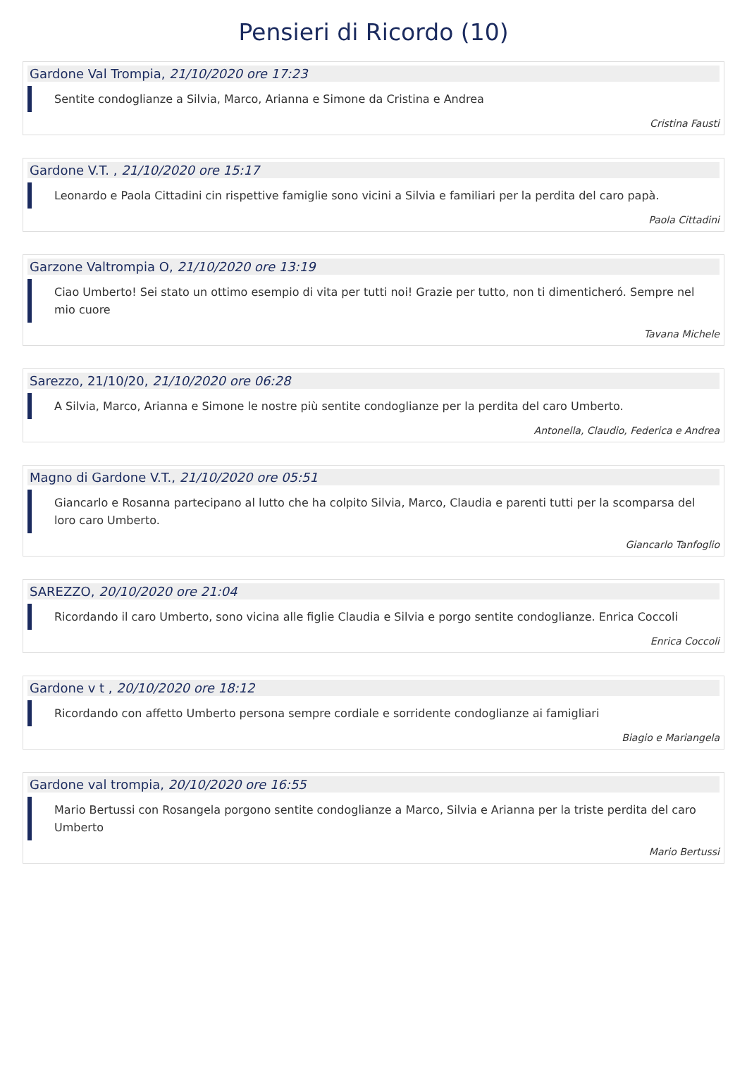Pensieri di Ricordo (10)
Gardone Val Trompia, 21/10/2020 ore 17:23
Sentite condoglianze a Silvia, Marco, Arianna e Simone da Cristina e Andrea
Cristina Fausti
Gardone V.T. , 21/10/2020 ore 15:17
Leonardo e Paola Cittadini cin rispettive famiglie sono vicini a Silvia e familiari per la perdita del caro papà.
Paola Cittadini
Garzone Valtrompia O, 21/10/2020 ore 13:19
Ciao Umberto! Sei stato un ottimo esempio di vita per tutti noi! Grazie per tutto, non ti dimenticheró. Sempre nel mio cuore
Tavana Michele
Sarezzo, 21/10/20, 21/10/2020 ore 06:28
A Silvia, Marco, Arianna e Simone le nostre più sentite condoglianze per la perdita del caro Umberto.
Antonella, Claudio, Federica e Andrea
Magno di Gardone V.T., 21/10/2020 ore 05:51
Giancarlo e Rosanna partecipano al lutto che ha colpito Silvia, Marco, Claudia e parenti tutti per la scomparsa del loro caro Umberto.
Giancarlo Tanfoglio
SAREZZO, 20/10/2020 ore 21:04
Ricordando il caro Umberto, sono vicina alle figlie Claudia e Silvia e porgo sentite condoglianze. Enrica Coccoli
Enrica Coccoli
Gardone v t , 20/10/2020 ore 18:12
Ricordando con affetto Umberto persona sempre cordiale e sorridente condoglianze ai famigliari
Biagio e Mariangela
Gardone val trompia, 20/10/2020 ore 16:55
Mario Bertussi con Rosangela porgono sentite condoglianze a Marco, Silvia e Arianna per la triste perdita del caro Umberto
Mario Bertussi